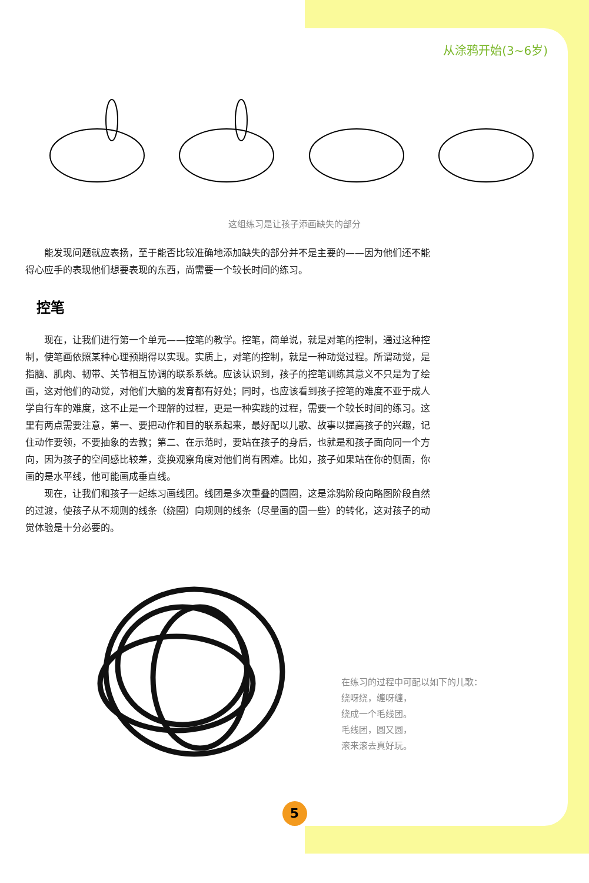从涂鸦开始(3~6岁)
这组练习是让孩子添画缺失的部分
能发现问题就应表扬，至于能否比较准确地添加缺失的部分并不是主要的——因为他们还不能得心应手的表现他们想要表现的东西，尚需要一个较长时间的练习。
控笔
现在，让我们进行第一个单元——控笔的教学。控笔，简单说，就是对笔的控制，通过这种控制，使笔画依照某种心理预期得以实现。实质上，对笔的控制，就是一种动觉过程。所谓动觉，是指脑、肌肉、韧带、关节相互协调的联系系统。应该认识到，孩子的控笔训练其意义不只是为了绘画，这对他们的动觉，对他们大脑的发育都有好处；同时，也应该看到孩子控笔的难度不亚于成人学自行车的难度，这不止是一个理解的过程，更是一种实践的过程，需要一个较长时间的练习。这里有两点需要注意，第一、要把动作和目的联系起来，最好配以儿歌、故事以提高孩子的兴趣，记住动作要领，不要抽象的去教；第二、在示范时，要站在孩子的身后，也就是和孩子面向同一个方向，因为孩子的空间感比较差，变换观察角度对他们尚有困难。比如，孩子如果站在你的侧面，你画的是水平线，他可能画成垂直线。
现在，让我们和孩子一起练习画线团。线团是多次重叠的圆圈，这是涂鸦阶段向略图阶段自然的过渡，使孩子从不规则的线条（绕圈）向规则的线条（尽量画的圆一些）的转化，这对孩子的动觉体验是十分必要的。
在练习的过程中可配以如下的儿歌：
绕呀绕，缠呀缠，
绕成一个毛线团。
毛线团，圆又圆，
滚来滚去真好玩。
5